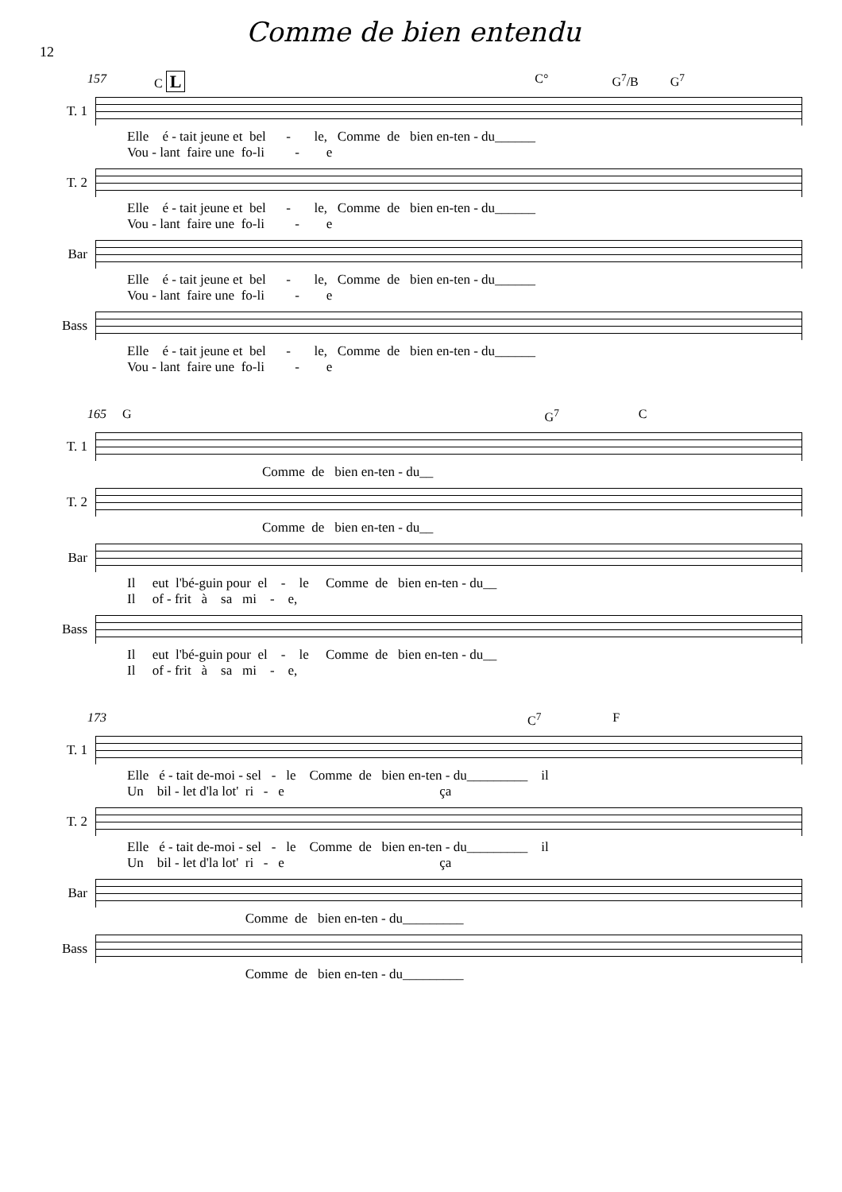12
Comme de bien entendu
157 C L C° G<sup>7</sup>/B G<sup>7</sup>
T. 1
Elle é - tait jeune et bel - le, Comme de bien en-ten - du______ Vou - lant faire une fo-li - e
T. 2
Elle é - tait jeune et bel - le, Comme de bien en-ten - du______ Vou - lant faire une fo-li - e
Bar
Elle é - tait jeune et bel - le, Comme de bien en-ten - du______ Vou - lant faire une fo-li - e
Bass
Elle é - tait jeune et bel - le, Comme de bien en-ten - du______ Vou - lant faire une fo-li - e
165 G G<sup>7</sup> C
T. 1
Comme de bien en-ten - du__
T. 2
Comme de bien en-ten - du__
Bar
Il eut l'bé-guin pour el - le Comme de bien en-ten - du__ Il of - frit à sa mi - e,
Bass
Il eut l'bé-guin pour el - le Comme de bien en-ten - du__ Il of - frit à sa mi - e,
173 C<sup>7</sup> F
T. 1
Elle é - tait de-moi - sel - le Comme de bien en-ten - du_________ il Un bil - let d'la lot' ri - e ça
T. 2
Elle é - tait de-moi - sel - le Comme de bien en-ten - du_________ il Un bil - let d'la lot' ri - e ça
Bar
Comme de bien en-ten - du_________
Bass
Comme de bien en-ten - du_________